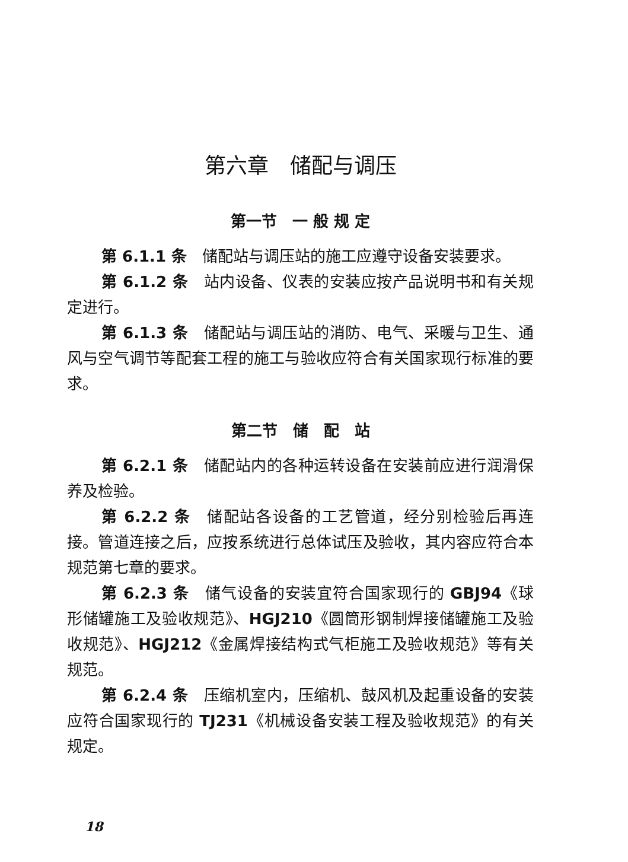第六章　储配与调压
第一节　一 般 规 定
第 6.1.1 条　储配站与调压站的施工应遵守设备安装要求。
第 6.1.2 条　站内设备、仪表的安装应按产品说明书和有关规定进行。
第 6.1.3 条　储配站与调压站的消防、电气、采暖与卫生、通风与空气调节等配套工程的施工与验收应符合有关国家现行标准的要求。
第二节　储　配　站
第 6.2.1 条　储配站内的各种运转设备在安装前应进行润滑保养及检验。
第 6.2.2 条　储配站各设备的工艺管道，经分别检验后再连接。管道连接之后，应按系统进行总体试压及验收，其内容应符合本规范第七章的要求。
第 6.2.3 条　储气设备的安装宜符合国家现行的 GBJ94《球形储罐施工及验收规范》、HGJ210《圆筒形钢制焊接储罐施工及验收规范》、HGJ212《金属焊接结构式气柜施工及验收规范》等有关规范。
第 6.2.4 条　压缩机室内，压缩机、鼓风机及起重设备的安装应符合国家现行的 TJ231《机械设备安装工程及验收规范》的有关规定。
18